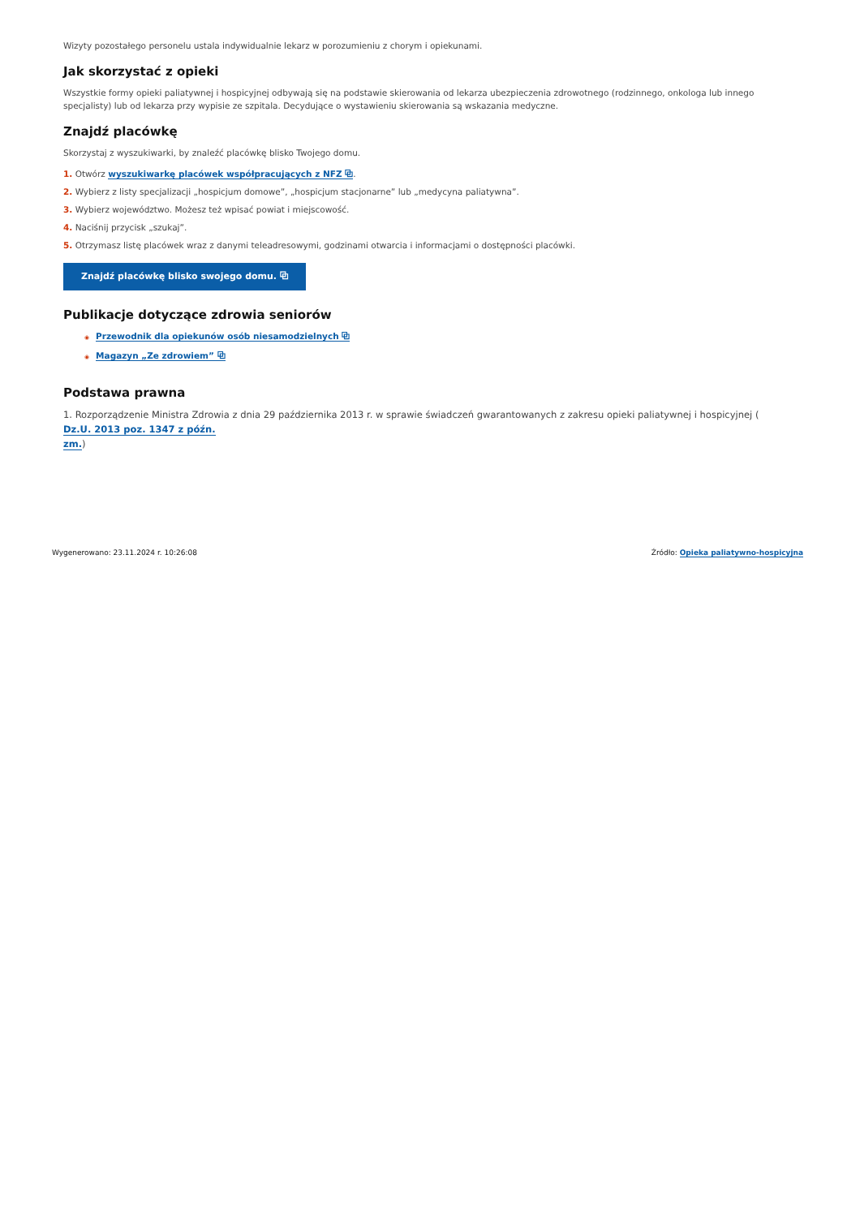Wizyty pozostałego personelu ustala indywidualnie lekarz w porozumieniu z chorym i opiekunami.
Jak skorzystać z opieki
Wszystkie formy opieki paliatywnej i hospicyjnej odbywają się na podstawie skierowania od lekarza ubezpieczenia zdrowotnego (rodzinnego, onkologa lub innego specjalisty) lub od lekarza przy wypisie ze szpitala. Decydujące o wystawieniu skierowania są wskazania medyczne.
Znajdź placówkę
Skorzystaj z wyszukiwarki, by znaleźć placówkę blisko Twojego domu.
1. Otwórz wyszukiwarkę placówek współpracujących z NFZ ⧉.
2. Wybierz z listy specjalizacji „hospicjum domowe”, „hospicjum stacjonarne” lub „medycyna paliatywna”.
3. Wybierz województwo. Możesz też wpisać powiat i miejscowość.
4. Naciśnij przycisk „szukaj”.
5. Otrzymasz listę placówek wraz z danymi teleadresowymi, godzinami otwarcia i informacjami o dostępności placówki.
Znajdź placówkę blisko swojego domu. ⧉
Publikacje dotyczące zdrowia seniorów
◉ Przewodnik dla opiekunów osób niesamodzielnych ⧉
◉ Magazyn „Ze zdrowiem” ⧉
Podstawa prawna
1. Rozporządzenie Ministra Zdrowia z dnia 29 października 2013 r. w sprawie świadczeń gwarantowanych z zakresu opieki paliatywnej i hospicyjnej (
Dz.U. 2013 poz. 1347 z późn.
zm.)
Wygenerowano: 23.11.2024 r. 10:26:08 Źródło: Opieka paliatywno-hospicyjna